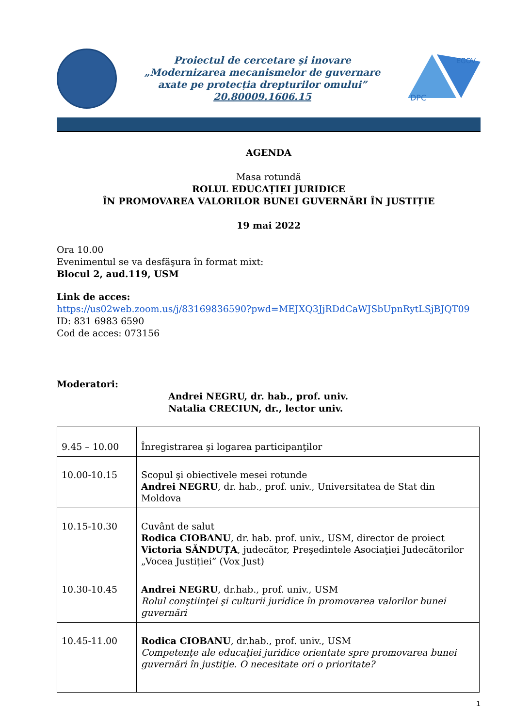Proiectul de cercetare şi inovare
„Modernizarea mecanismelor de guvernare
axate pe protecția drepturilor omului”
20.80009.1606.15
DPC
EGOV
AGENDA
Masa rotundă
ROLUL EDUCAȚIEI JURIDICE
ÎN PROMOVAREA VALORILOR BUNEI GUVERNĂRI ÎN JUSTIȚIE
19 mai 2022
Ora 10.00
Evenimentul se va desfăşura în format mixt:
Blocul 2, aud.119, USM
Link de acces:
https://us02web.zoom.us/j/83169836590?pwd=MEJXQ3JjRDdCaWJSbUpnRytLSjBJQT09
ID: 831 6983 6590
Cod de acces: 073156
Moderatori:
Andrei NEGRU, dr. hab., prof. univ.
Natalia CRECIUN, dr., lector univ.
| 9.45 – 10.00 | Înregistrarea şi logarea participanţilor |
| 10.00-10.15 | Scopul şi obiectivele mesei rotunde Andrei NEGRU , dr. hab., prof. univ., Universitatea de Stat din Moldova |
| 10.15-10.30 | Cuvânt de salut Rodica CIOBANU , dr. hab. prof. univ., USM, director de proiect Victoria SĂNDUȚA , judecător, Preşedintele Asociaţiei Judecătorilor „Vocea Justiției” (Vox Just) |
| 10.30-10.45 | Andrei NEGRU , dr.hab., prof. univ., USM Rolul conştiinţei şi culturii juridice în promovarea valorilor bunei guvernări |
| 10.45-11.00 | Rodica CIOBANU , dr.hab., prof. univ., USM Competenţe ale educaţiei juridice orientate spre promovarea bunei guvernări în justiţie. O necesitate ori o prioritate? |
1